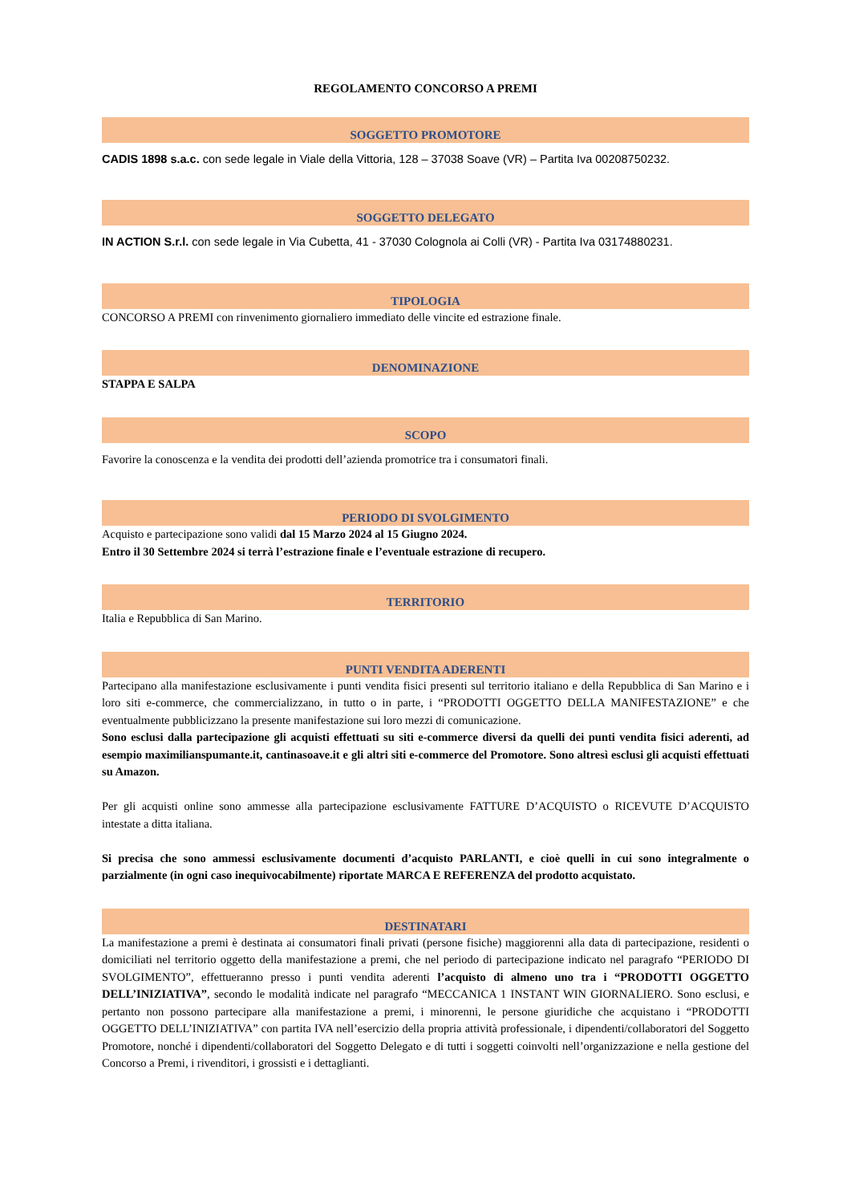REGOLAMENTO CONCORSO A PREMI
SOGGETTO PROMOTORE
CADIS 1898 s.a.c. con sede legale in Viale della Vittoria, 128 – 37038 Soave (VR) – Partita Iva 00208750232.
SOGGETTO DELEGATO
IN ACTION S.r.l. con sede legale in Via Cubetta, 41 - 37030 Colognola ai Colli (VR) - Partita Iva 03174880231.
TIPOLOGIA
CONCORSO A PREMI con rinvenimento giornaliero immediato delle vincite ed estrazione finale.
DENOMINAZIONE
STAPPA E SALPA
SCOPO
Favorire la conoscenza e la vendita dei prodotti dell’azienda promotrice tra i consumatori finali.
PERIODO DI SVOLGIMENTO
Acquisto e partecipazione sono validi dal 15 Marzo 2024 al 15 Giugno 2024.
Entro il 30 Settembre 2024 si terrà l’estrazione finale e l’eventuale estrazione di recupero.
TERRITORIO
Italia e Repubblica di San Marino.
PUNTI VENDITA ADERENTI
Partecipano alla manifestazione esclusivamente i punti vendita fisici presenti sul territorio italiano e della Repubblica di San Marino e i loro siti e-commerce, che commercializzano, in tutto o in parte, i “PRODOTTI OGGETTO DELLA MANIFESTAZIONE” e che eventualmente pubblicizzano la presente manifestazione sui loro mezzi di comunicazione.
Sono esclusi dalla partecipazione gli acquisti effettuati su siti e-commerce diversi da quelli dei punti vendita fisici aderenti, ad esempio maximilianspumante.it, cantinasoave.it e gli altri siti e-commerce del Promotore. Sono altresì esclusi gli acquisti effettuati su Amazon.
Per gli acquisti online sono ammesse alla partecipazione esclusivamente FATTURE D’ACQUISTO o RICEVUTE D’ACQUISTO intestate a ditta italiana.
Si precisa che sono ammessi esclusivamente documenti d’acquisto PARLANTI, e cioè quelli in cui sono integralmente o parzialmente (in ogni caso inequivocabilmente) riportate MARCA E REFERENZA del prodotto acquistato.
DESTINATARI
La manifestazione a premi è destinata ai consumatori finali privati (persone fisiche) maggiorenni alla data di partecipazione, residenti o domiciliati nel territorio oggetto della manifestazione a premi, che nel periodo di partecipazione indicato nel paragrafo “PERIODO DI SVOLGIMENTO”, effettueranno presso i punti vendita aderenti l’acquisto di almeno uno tra i “PRODOTTI OGGETTO DELL’INIZIATIVA”, secondo le modalità indicate nel paragrafo “MECCANICA 1 INSTANT WIN GIORNALIERO. Sono esclusi, e pertanto non possono partecipare alla manifestazione a premi, i minorenni, le persone giuridiche che acquistano i “PRODOTTI OGGETTO DELL’INIZIATIVA” con partita IVA nell’esercizio della propria attività professionale, i dipendenti/collaboratori del Soggetto Promotore, nonché i dipendenti/collaboratori del Soggetto Delegato e di tutti i soggetti coinvolti nell’organizzazione e nella gestione del Concorso a Premi, i rivenditori, i grossisti e i dettaglianti.